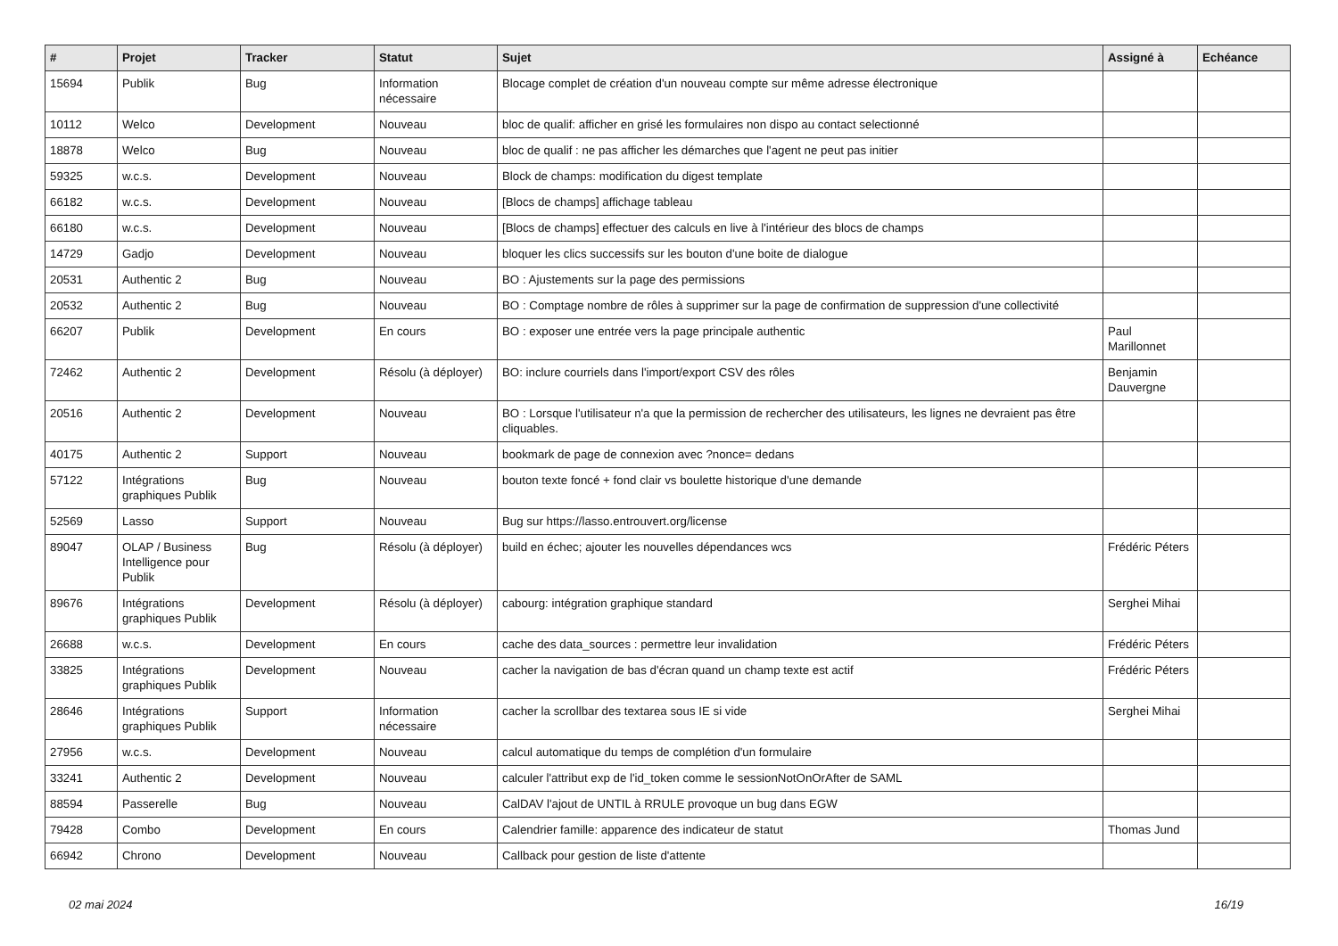| # | Projet | Tracker | Statut | Sujet | Assigné à | Echéance |
| --- | --- | --- | --- | --- | --- | --- |
| 15694 | Publik | Bug | Information nécessaire | Blocage complet de création d'un nouveau compte sur même adresse électronique | | |
| 10112 | Welco | Development | Nouveau | bloc de qualif: afficher en grisé les formulaires non dispo au contact selectionné | | |
| 18878 | Welco | Bug | Nouveau | bloc de qualif : ne pas afficher les démarches que l'agent ne peut pas initier | | |
| 59325 | w.c.s. | Development | Nouveau | Block de champs: modification du digest template | | |
| 66182 | w.c.s. | Development | Nouveau | [Blocs de champs] affichage tableau | | |
| 66180 | w.c.s. | Development | Nouveau | [Blocs de champs] effectuer des calculs en live à l'intérieur des blocs de champs | | |
| 14729 | Gadjo | Development | Nouveau | bloquer les clics successifs sur les bouton d'une boite de dialogue | | |
| 20531 | Authentic 2 | Bug | Nouveau | BO : Ajustements sur la page des permissions | | |
| 20532 | Authentic 2 | Bug | Nouveau | BO : Comptage nombre de rôles à supprimer sur la page de confirmation de suppression d'une collectivité | | |
| 66207 | Publik | Development | En cours | BO : exposer une entrée vers la page principale authentic | Paul Marillonnet | |
| 72462 | Authentic 2 | Development | Résolu (à déployer) | BO: inclure courriels dans l'import/export CSV des rôles | Benjamin Dauvergne | |
| 20516 | Authentic 2 | Development | Nouveau | BO : Lorsque l'utilisateur n'a que la permission de rechercher des utilisateurs, les lignes ne devraient pas être cliquables. | | |
| 40175 | Authentic 2 | Support | Nouveau | bookmark de page de connexion avec ?nonce= dedans | | |
| 57122 | Intégrations graphiques Publik | Bug | Nouveau | bouton texte foncé + fond clair vs boulette historique d'une demande | | |
| 52569 | Lasso | Support | Nouveau | Bug sur https://lasso.entrouvert.org/license | | |
| 89047 | OLAP / Business Intelligence pour Publik | Bug | Résolu (à déployer) | build en échec; ajouter les nouvelles dépendances wcs | Frédéric Péters | |
| 89676 | Intégrations graphiques Publik | Development | Résolu (à déployer) | cabourg: intégration graphique standard | Serghei Mihai | |
| 26688 | w.c.s. | Development | En cours | cache des data_sources : permettre leur invalidation | Frédéric Péters | |
| 33825 | Intégrations graphiques Publik | Development | Nouveau | cacher la navigation de bas d'écran quand un champ texte est actif | Frédéric Péters | |
| 28646 | Intégrations graphiques Publik | Support | Information nécessaire | cacher la scrollbar des textarea sous IE si vide | Serghei Mihai | |
| 27956 | w.c.s. | Development | Nouveau | calcul automatique du temps de complétion d'un formulaire | | |
| 33241 | Authentic 2 | Development | Nouveau | calculer l'attribut exp de l'id_token comme le sessionNotOnOrAfter de SAML | | |
| 88594 | Passerelle | Bug | Nouveau | CalDAV l'ajout de UNTIL à RRULE provoque un bug dans EGW | | |
| 79428 | Combo | Development | En cours | Calendrier famille: apparence des indicateur de statut | Thomas Jund | |
| 66942 | Chrono | Development | Nouveau | Callback pour gestion de liste d'attente | | |
02 mai 2024 16/19